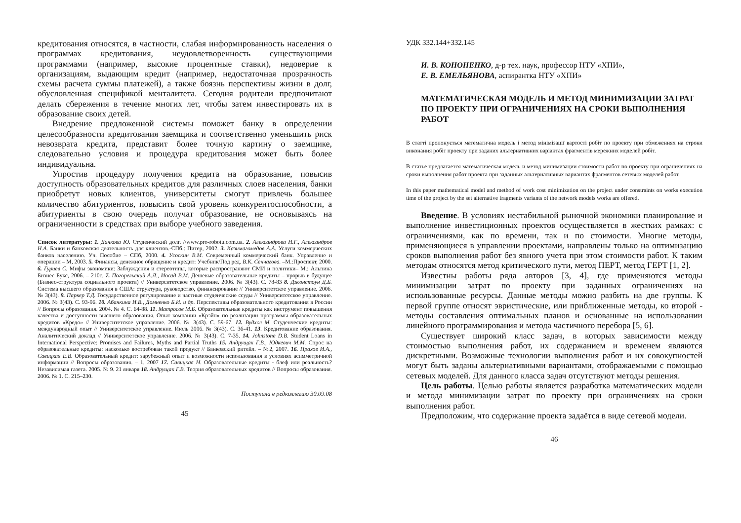кредитования относятся, в частности, слабая информированность населения о программах кредитования, неудовлетворенность существующими программами (например, высокие процентные ставки), недоверие к организациям, выдающим кредит (например, недостаточная прозрачность схемы расчета суммы платежей), а также боязнь перспективы жизни в долг, обусловленная спецификой менталитета. Сегодня родители предпочитают делать сбережения в течение многих лет, чтобы затем инвестировать их в образование своих детей.
Внедрение предложенной системы поможет банку в определении целесообразности кредитования заемщика и соответственно уменьшить риск невозврата кредита, представит более точную картину о заемщике, следовательно условия и процедура кредитования может быть более индивидуальна.
Упростив процедуру получения кредита на образование, повысив доступность образовательных кредитов для различных слоев населения, банки приобретут новых клиентов, университеты смогут привлечь большее количество абитуриентов, повысить свой уровень конкурентоспособности, а абитуриенты в свою очередь получат образование, не основываясь на ограниченности в средствах при выборе учебного заведения.
Список литературы: 1. Данкова Ю. Студенческий долг. //www.pro-robotu.com.ua. 2. Александрова Н.Г., Александров Н.А. Банки и банковская деятельность для клиентов.-СПб.: Питер, 2002. 3. Казимагомедов А.А. Услуги коммерческих банков населению. Уч. Пособие – СПб, 2000. 4. Усоскин В.М. Современный коммерческий банк. Управление и операции – М, 2003. 5. Финансы, денежное обращение и кредит: Учебник/Под ред. В.К. Сенчагова. –М.:Проспект, 2000. 6. Гуриев С. Мифы экономики: Заблуждения и стереотипы, которые распространяют СМИ и политики– М.: Альпина Бизнес Букс, 2006. – 210с. 7. Погорельский А.Л., Иосад В.М. Дешевые образовательные кредиты – прорыв в будущее (Бизнес-структура социального проекта) // Университетское управление. 2006. № 3(43). С. 78-83 8. Джонстоун Д.Б. Система высшего образования в США: структура, руководство, финансирование // Университетское управление. 2006. № 3(43). 9. Паркер Т.Д. Государственное регулирование и частные студенческие ссуды // Университетское управление. 2006. № 3(43). С. 93-96. 10. Абанкина И.В., Домненко Б.И. и др. Перспективы образовательного кредитования в России // Вопросы образования. 2004. № 4. С. 64-88. 11. Матросов М.Б. Образовательные кредиты как инструмент повышения качества и доступности высшего образования. Опыт компании «Крэйн» по реализации программы образовательных кредитов «Кредо» // Университетское управление. 2006. № 3(43). С. 59-67. 12. Вудхол М. Студенческие кредиты: международный опыт // Университетское управление. Июль 2006. № 3(43). С. 36-41. 13. Кредитование образования. Аналитический доклад // Университетское управление. 2006. № 3(43). С. 7-35. 14. Johnstone D.B. Student Loans in International Perspective: Promises and Failures, Myths and Partial Truths 15. Андрущак Г.В., Юдкевич М.М. Спрос на образовательные кредиты: насколько востребован такой продукт // Банковский ритейл. – №2, 2007. 16. Прахов И.А., Савицкая Е.В. Образовательный кредит: зарубежный опыт и возможности использования в условиях асимметричной информации // Вопросы образования. – 1, 2007 17. Савицкая Н. Образовательные кредиты - блеф или реальность? Независимая газета. 2005. № 9. 21 января 18. Андрущак Г.В. Теория образовательных кредитов // Вопросы образования. 2006. № 1. С. 215–230.
Поступила в редколлегию 30.09.08
45
УДК 332.144+332.145
И. В. КОНОНЕНКО, д-р тех. наук, профессор НТУ «ХПИ»,
Е. В. ЕМЕЛЬЯНОВА, аспирантка НТУ «ХПИ»
МАТЕМАТИЧЕСКАЯ МОДЕЛЬ И МЕТОД МИНИМИЗАЦИИ ЗАТРАТ ПО ПРОЕКТУ ПРИ ОГРАНИЧЕНИЯХ НА СРОКИ ВЫПОЛНЕНИЯ РАБОТ
В статті пропонується математична модель і метод мінімізації вартості робіт по проекту при обмеженнях на строки виконання робіт проекту при заданих альтернативних варіантах фрагментів мережних моделей робіт.
В статье предлагается математическая модель и метод минимизации стоимости работ по проекту при ограничениях на сроки выполнения работ проекта при заданных альтернативных вариантах фрагментов сетевых моделей работ.
In this paper mathematical model and method of work cost minimization on the project under constraints on works execution time of the project by the set alternative fragments variants of the network models works are offered.
Введение. В условиях нестабильной рыночной экономики планирование и выполнение инвестиционных проектов осуществляется в жестких рамках: с ограничениями, как по времени, так и по стоимости. Многие методы, применяющиеся в управлении проектами, направлены только на оптимизацию сроков выполнения работ без явного учета при этом стоимости работ. К таким методам относятся метод критического пути, метод ПЕРТ, метод ГЕРТ [1, 2].
Известны работы ряда авторов [3, 4], где применяются методы минимизации затрат по проекту при заданных ограничениях на использованные ресурсы. Данные методы можно разбить на две группы. К первой группе относят эвристические, или приближенные методы, ко второй - методы составления оптимальных планов и основанные на использовании линейного программирования и метода частичного перебора [5, 6].
Существует широкий класс задач, в которых зависимости между стоимостью выполнения работ, их содержанием и временем являются дискретными. Возможные технологии выполнения работ и их совокупностей могут быть заданы альтернативными вариантами, отображаемыми с помощью сетевых моделей. Для данного класса задач отсутствуют методы решения.
Цель работы. Целью работы является разработка математических модели и метода минимизации затрат по проекту при ограничениях на сроки выполнения работ.
Предположим, что содержание проекта задаётся в виде сетевой модели.
46